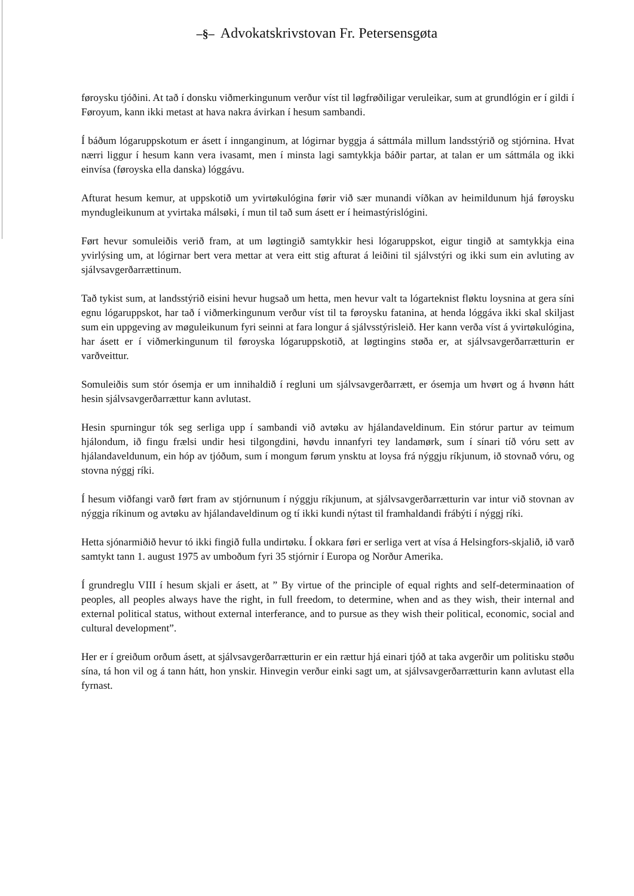‒§‒ Advokatskrivstovan Fr. Petersensgøta
føroysku tjóðini. At tað í donsku viðmerkingunum verður víst til løgfrøðiligar veruleikar, sum at grundlógin er í gildi í Føroyum, kann ikki metast at hava nakra ávirkan í hesum sambandi.
Í báðum lógaruppskotum er ásett í innganginum, at lógirnar byggja á sáttmála millum landsstýrið og stjórnina. Hvat nærri liggur í hesum kann vera ivasamt, men í minsta lagi samtykkja báðir partar, at talan er um sáttmála og ikki einvísa (føroyska ella danska) lóggávu.
Afturat hesum kemur, at uppskotið um yvirtøkulógina førir við sær munandi víðkan av heimildunum hjá føroysku myndugleikunum at yvirtaka málsøki, í mun til tað sum ásett er í heimastýrislógini.
Ført hevur somuleiðis verið fram, at um løgtingið samtykkir hesi lógaruppskot, eigur tingið at samtykkja eina yvirlýsing um, at lógirnar bert vera mettar at vera eitt stig afturat á leiðini til sjálvstýri og ikki sum ein avluting av sjálvsavgerðarrættinum.
Tað tykist sum, at landsstýrið eisini hevur hugsað um hetta, men hevur valt ta lógarteknist fløktu loysnina at gera síni egnu lógaruppskot, har tað í viðmerkingunum verður víst til ta føroysku fatanina, at henda lóggáva ikki skal skiljast sum ein uppgeving av møguleikunum fyri seinni at fara longur á sjálvsstýrisleið. Her kann verða víst á yvirtøkulógina, har ásett er í viðmerkingunum til føroyska lógaruppskotið, at løgtingins støða er, at sjálvsavgerðarrætturin er varðveittur.
Somuleiðis sum stór ósemja er um innihaldið í regluni um sjálvsavgerðarrætt, er ósemja um hvørt og á hvønn hátt hesin sjálvsavgerðarrættur kann avlutast.
Hesin spurningur tók seg serliga upp í sambandi við avtøku av hjálandaveldinum. Ein stórur partur av teimum hjálondum, ið fingu frælsi undir hesi tilgongdini, høvdu innanfyri tey landamørk, sum í sínari tíð vóru sett av hjálandaveldunum, ein hóp av tjóðum, sum í mongum førum ynsktu at loysa frá nýggju ríkjunum, ið stovnað vóru, og stovna nýggj ríki.
Í hesum viðfangi varð ført fram av stjórnunum í nýggju ríkjunum, at sjálvsavgerðarrætturin var intur við stovnan av nýggja ríkinum og avtøku av hjálandaveldinum og tí ikki kundi nýtast til framhaldandi frábýti í nýggj ríki.
Hetta sjónarmiðið hevur tó ikki fingið fulla undirtøku. Í okkara føri er serliga vert at vísa á Helsingfors-skjalið, ið varð samtykt tann 1. august 1975 av umboðum fyri 35 stjórnir í Europa og Norður Amerika.
Í grundreglu VIII í hesum skjali er ásett, at ” By virtue of the principle of equal rights and self-determinaation of peoples, all peoples always have the right, in full freedom, to determine, when and as they wish, their internal and external political status, without external interferance, and to pursue as they wish their political, economic, social and cultural development”.
Her er í greiðum orðum ásett, at sjálvsavgerðarrætturin er ein rættur hjá einari tjóð at taka avgerðir um politisku støðu sína, tá hon vil og á tann hátt, hon ynskir. Hinvegin verður einki sagt um, at sjálvsavgerðarrætturin kann avlutast ella fyrnast.